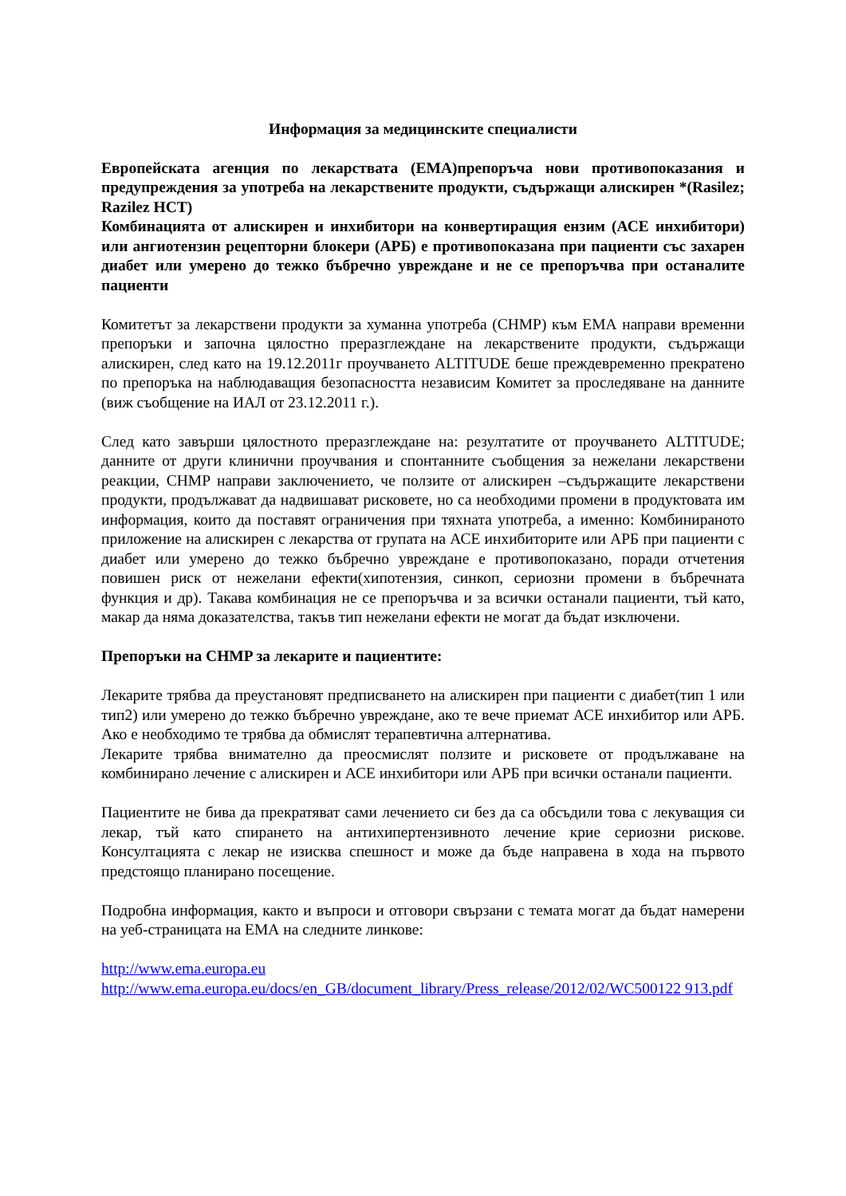Информация за медицинските специалисти
Европейската агенция по лекарствата (ЕМА)препоръча нови противопоказания и предупреждения за употреба на лекарствените продукти, съдържащи алискирен *(Rasilez; Razilez HCT)
Комбинацията от алискирен и инхибитори на конвертиращия ензим (АСЕ инхибитори) или ангиотензин рецепторни блокери (АРБ) е противопоказана при пациенти със захарен диабет или умерено до тежко бъбречно увреждане и не се препоръчва при останалите пациенти
Комитетът за лекарствени продукти за хуманна употреба (CHMP) към ЕМА направи временни препоръки и започна цялостно преразглеждане на лекарствените продукти, съдържащи алискирен, след като на 19.12.2011г проучването ALTITUDE беше преждевременно прекратено по препоръка на наблюдаващия безопасността независим Комитет за проследяване на данните (виж съобщение на ИАЛ от 23.12.2011 г.).
След като завърши цялостното преразглеждане на: резултатите от проучването ALTITUDE; данните от други клинични проучвания и спонтанните съобщения за нежелани лекарствени реакции, CHMP направи заключението, че ползите от алискирен –съдържащите лекарствени продукти, продължават да надвишават рисковете, но са необходими промени в продуктовата им информация, които да поставят ограничения при тяхната употреба, а именно: Комбинираното приложение на алискирен с лекарства от групата на АСЕ инхибиторите или АРБ при пациенти с диабет или умерено до тежко бъбречно увреждане е противопоказано, поради отчетения повишен риск от нежелани ефекти(хипотензия, синкоп, сериозни промени в бъбречната функция и др). Такава комбинация не се препоръчва и за всички останали пациенти, тъй като, макар да няма доказателства, такъв тип нежелани ефекти не могат да бъдат изключени.
Препоръки на CHMP за лекарите и пациентите:
Лекарите трябва да преустановят предписването на алискирен при пациенти с диабет(тип 1 или тип2) или умерено до тежко бъбречно увреждане, ако те вече приемат АСЕ инхибитор или АРБ. Ако е необходимо те трябва да обмислят терапевтична алтернатива.
Лекарите трябва внимателно да преосмислят ползите и рисковете от продължаване на комбинирано лечение с алискирен и АСЕ инхибитори или АРБ при всички останали пациенти.
Пациентите не бива да прекратяват сами лечението си без да са обсъдили това с лекуващия си лекар, тъй като спирането на антихипертензивното лечение крие сериозни рискове. Консултацията с лекар не изисква спешност и може да бъде направена в хода на първото предстоящо планирано посещение.
Подробна информация, както и въпроси и отговори свързани с темата могат да бъдат намерени на уеб-страницата на ЕМА на следните линкове:
http://www.ema.europa.eu
http://www.ema.europa.eu/docs/en_GB/document_library/Press_release/2012/02/WC500122 913.pdf